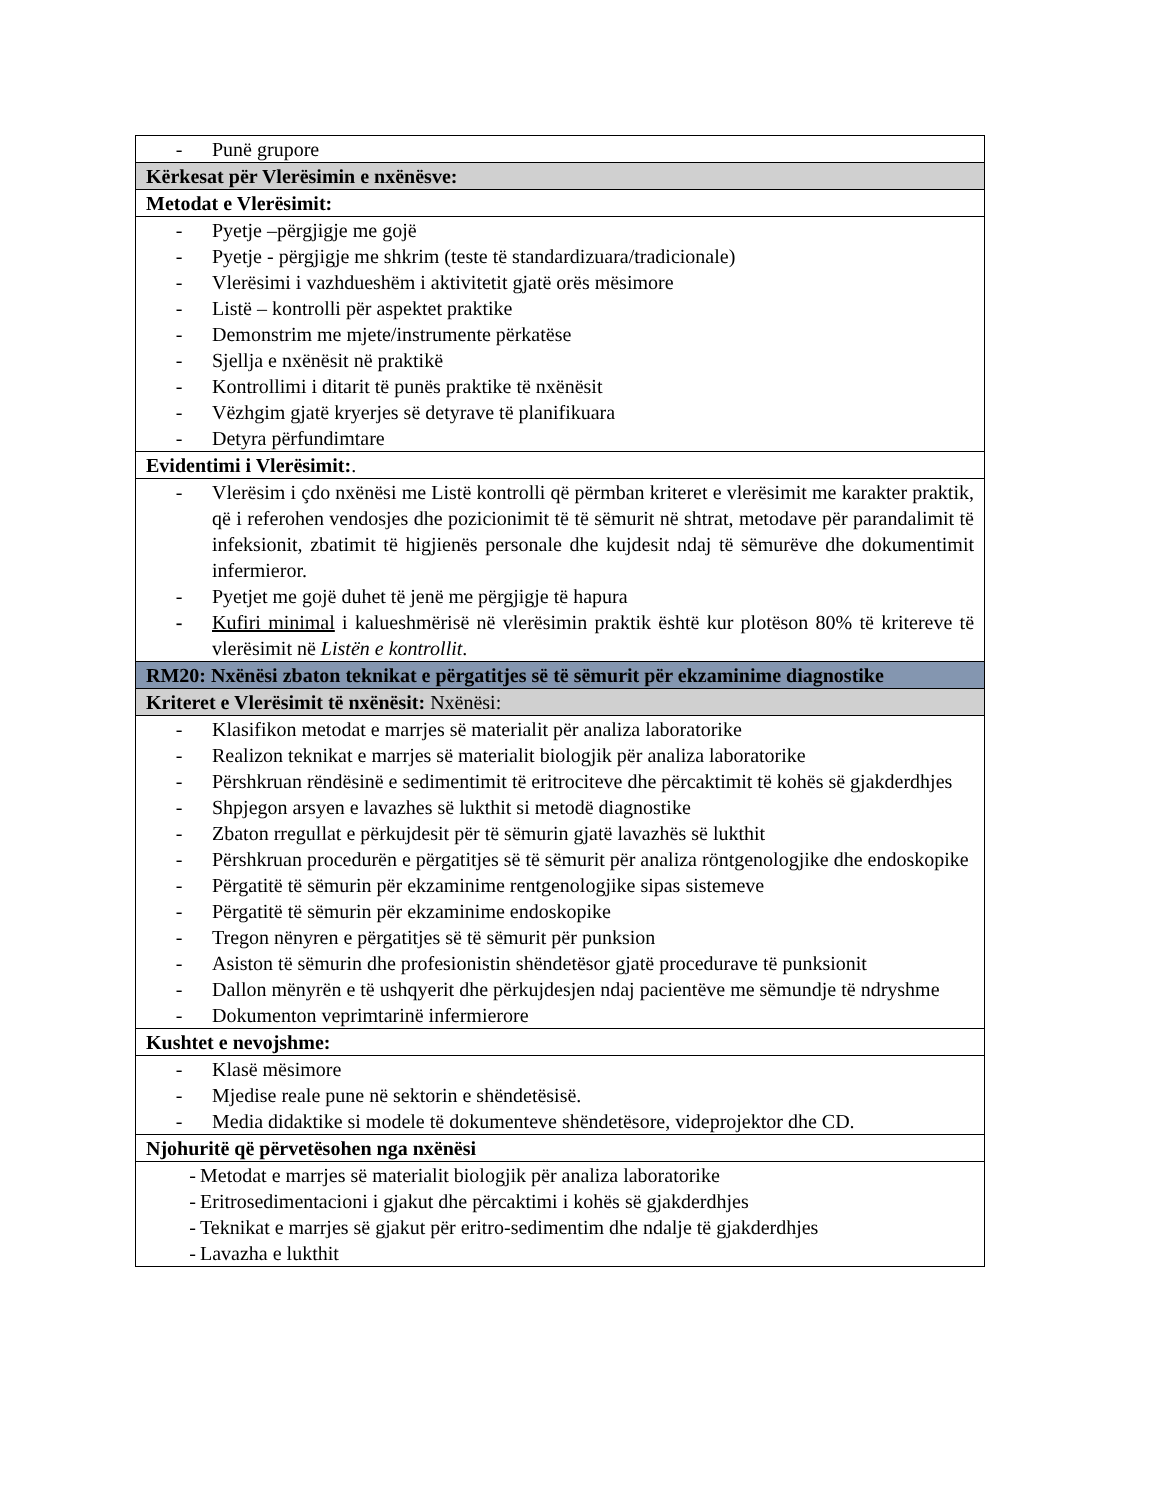| - Punë grupore |
| Kërkesat për Vlerësimin e nxënësve: |
| Metodat e Vlerësimit: |
| - Pyetje –përgjigje me gojë - Pyetje - përgjigje me shkrim (teste të standardizuara/tradicionale) - Vlerësimi i vazhdueshëm i aktivitetit gjatë orës mësimore - Listë – kontrolli për aspektet praktike - Demonstrim me mjete/instrumente përkatëse - Sjellja e nxënësit në praktikë - Kontrollimi i ditarit të punës praktike të nxënësit - Vëzhgim gjatë kryerjes së detyrave të planifikuara - Detyra përfundimtare |
| Evidentimi i Vlerësimit: . |
| - Vlerësim i çdo nxënësi me Listë kontrolli që përmban kriteret e vlerësimit me karakter praktik, që i referohen vendosjes dhe pozicionimit të të sëmurit në shtrat, metodave për parandalimit të infeksionit, zbatimit të higjienës personale dhe kujdesit ndaj të sëmurëve dhe dokumentimit infermieror. - Pyetjet me gojë duhet të jenë me përgjigje të hapura - Kufiri minimal i kalueshmërisë në vlerësimin praktik është kur plotëson 80% të kritereve të vlerësimit në Listën e kontrollit . |
| RM20: Nxënësi zbaton teknikat e përgatitjes së të sëmurit për ekzaminime diagnostike |
| Kriteret e Vlerësimit të nxënësit: Nxënësi: |
| - Klasifikon metodat e marrjes së materialit për analiza laboratorike - Realizon teknikat e marrjes së materialit biologjik për analiza laboratorike - Përshkruan rëndësinë e sedimentimit të eritrociteve dhe përcaktimit të kohës së gjakderdhjes - Shpjegon arsyen e lavazhes së lukthit si metodë diagnostike - Zbaton rregullat e përkujdesit për të sëmurin gjatë lavazhës së lukthit - Përshkruan procedurën e përgatitjes së të sëmurit për analiza röntgenologjike dhe endoskopike - Përgatitë të sëmurin për ekzaminime rentgenologjike sipas sistemeve - Përgatitë të sëmurin për ekzaminime endoskopike - Tregon nënyren e përgatitjes së të sëmurit për punksion - Asiston të sëmurin dhe profesionistin shëndetësor gjatë procedurave të punksionit - Dallon mënyrën e të ushqyerit dhe përkujdesjen ndaj pacientëve me sëmundje të ndryshme - Dokumenton veprimtarinë infermierore |
| Kushtet e nevojshme: |
| - Klasë mësimore - Mjedise reale pune në sektorin e shëndetësisë. - Media didaktike si modele të dokumenteve shëndetësore, videprojektor dhe CD. |
| Njohuritë që përvetësohen nga nxënësi |
| - Metodat e marrjes së materialit biologjik për analiza laboratorike - Eritrosedimentacioni i gjakut dhe përcaktimi i kohës së gjakderdhjes - Teknikat e marrjes së gjakut për eritro-sedimentim dhe ndalje të gjakderdhjes - Lavazha e lukthit |